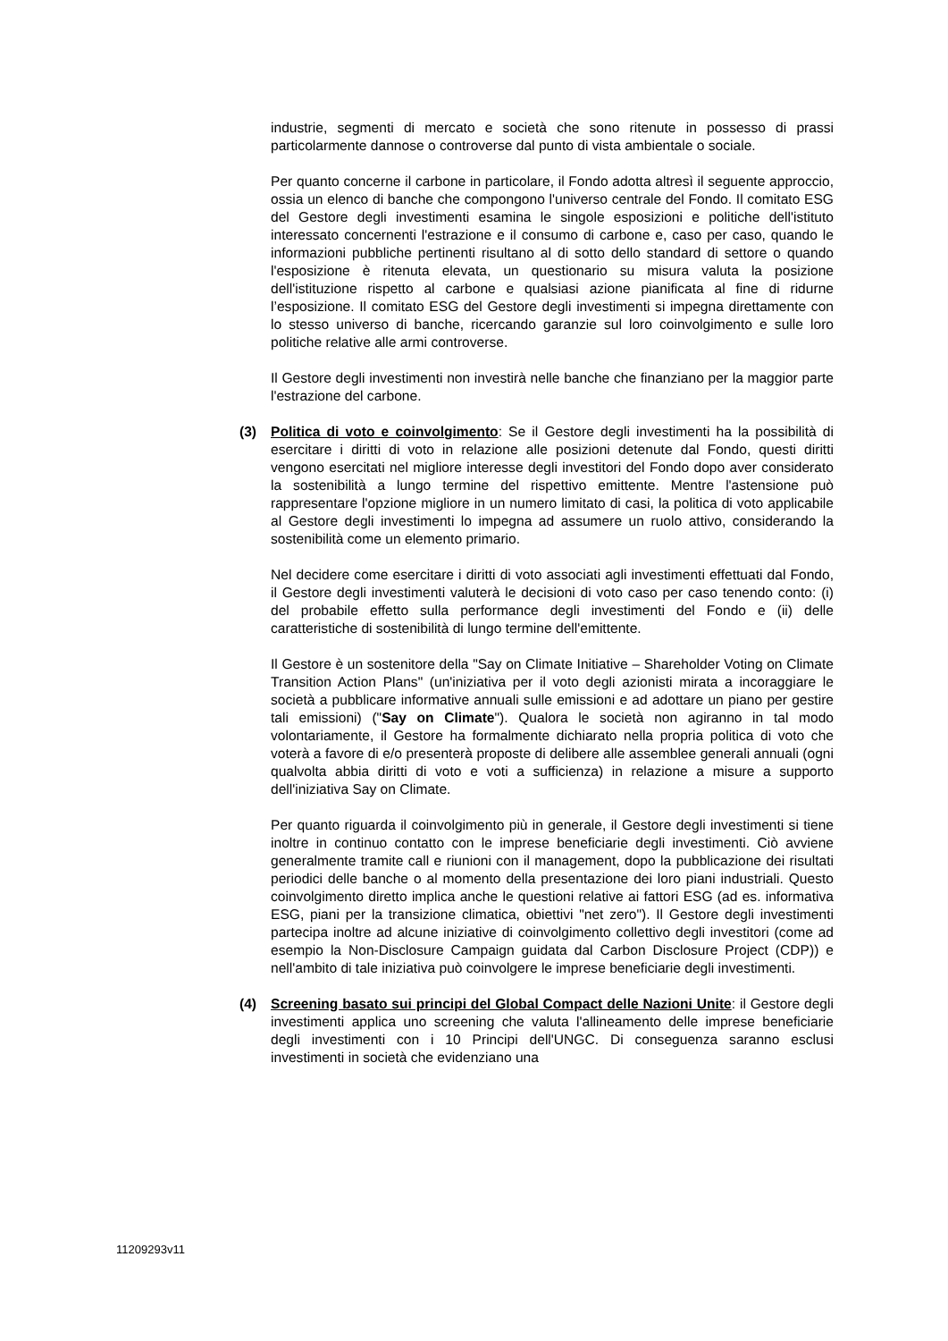industrie, segmenti di mercato e società che sono ritenute in possesso di prassi particolarmente dannose o controverse dal punto di vista ambientale o sociale.
Per quanto concerne il carbone in particolare, il Fondo adotta altresì il seguente approccio, ossia un elenco di banche che compongono l'universo centrale del Fondo. Il comitato ESG del Gestore degli investimenti esamina le singole esposizioni e politiche dell'istituto interessato concernenti l'estrazione e il consumo di carbone e, caso per caso, quando le informazioni pubbliche pertinenti risultano al di sotto dello standard di settore o quando l'esposizione è ritenuta elevata, un questionario su misura valuta la posizione dell'istituzione rispetto al carbone e qualsiasi azione pianificata al fine di ridurne l’esposizione. Il comitato ESG del Gestore degli investimenti si impegna direttamente con lo stesso universo di banche, ricercando garanzie sul loro coinvolgimento e sulle loro politiche relative alle armi controverse.
Il Gestore degli investimenti non investirà nelle banche che finanziano per la maggior parte l'estrazione del carbone.
(3) Politica di voto e coinvolgimento: Se il Gestore degli investimenti ha la possibilità di esercitare i diritti di voto in relazione alle posizioni detenute dal Fondo, questi diritti vengono esercitati nel migliore interesse degli investitori del Fondo dopo aver considerato la sostenibilità a lungo termine del rispettivo emittente. Mentre l'astensione può rappresentare l'opzione migliore in un numero limitato di casi, la politica di voto applicabile al Gestore degli investimenti lo impegna ad assumere un ruolo attivo, considerando la sostenibilità come un elemento primario.
Nel decidere come esercitare i diritti di voto associati agli investimenti effettuati dal Fondo, il Gestore degli investimenti valuterà le decisioni di voto caso per caso tenendo conto: (i) del probabile effetto sulla performance degli investimenti del Fondo e (ii) delle caratteristiche di sostenibilità di lungo termine dell'emittente.
Il Gestore è un sostenitore della "Say on Climate Initiative – Shareholder Voting on Climate Transition Action Plans" (un'iniziativa per il voto degli azionisti mirata a incoraggiare le società a pubblicare informative annuali sulle emissioni e ad adottare un piano per gestire tali emissioni) ("Say on Climate"). Qualora le società non agiranno in tal modo volontariamente, il Gestore ha formalmente dichiarato nella propria politica di voto che voterà a favore di e/o presenterà proposte di delibere alle assemblee generali annuali (ogni qualvolta abbia diritti di voto e voti a sufficienza) in relazione a misure a supporto dell'iniziativa Say on Climate.
Per quanto riguarda il coinvolgimento più in generale, il Gestore degli investimenti si tiene inoltre in continuo contatto con le imprese beneficiarie degli investimenti. Ciò avviene generalmente tramite call e riunioni con il management, dopo la pubblicazione dei risultati periodici delle banche o al momento della presentazione dei loro piani industriali. Questo coinvolgimento diretto implica anche le questioni relative ai fattori ESG (ad es. informativa ESG, piani per la transizione climatica, obiettivi "net zero"). Il Gestore degli investimenti partecipa inoltre ad alcune iniziative di coinvolgimento collettivo degli investitori (come ad esempio la Non-Disclosure Campaign guidata dal Carbon Disclosure Project (CDP)) e nell'ambito di tale iniziativa può coinvolgere le imprese beneficiarie degli investimenti.
(4) Screening basato sui principi del Global Compact delle Nazioni Unite: il Gestore degli investimenti applica uno screening che valuta l'allineamento delle imprese beneficiarie degli investimenti con i 10 Principi dell'UNGC. Di conseguenza saranno esclusi investimenti in società che evidenziano una
11209293v11